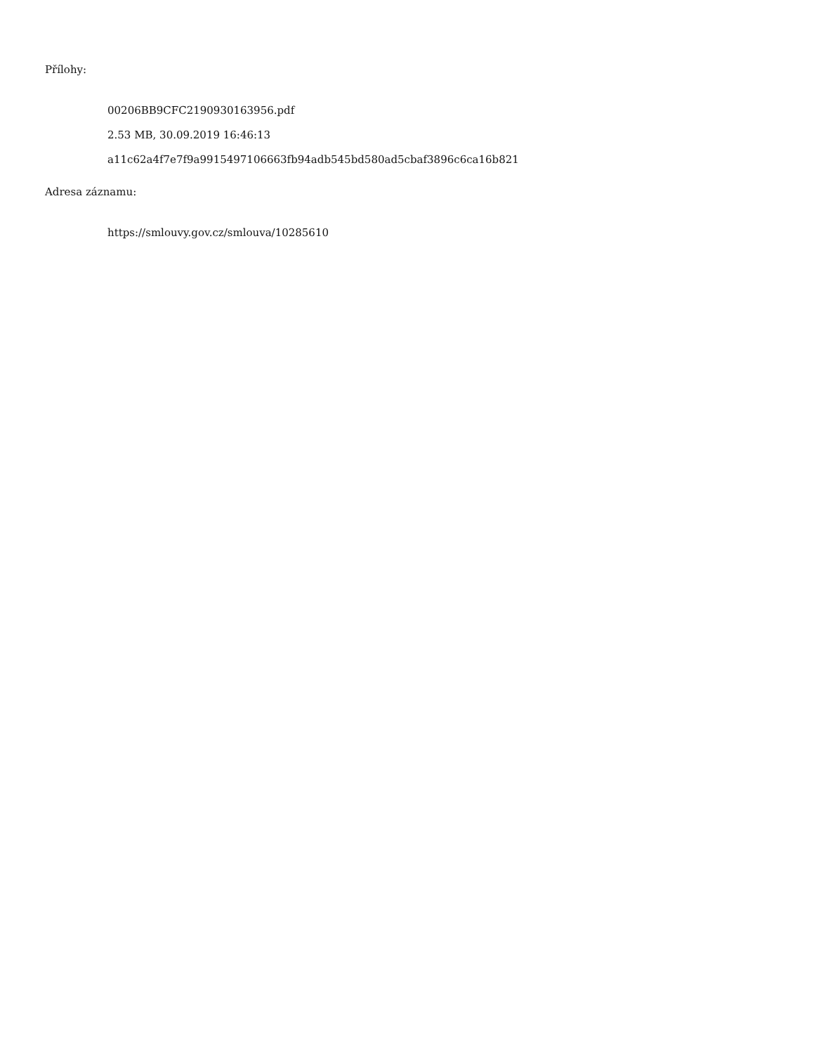Přílohy:
00206BB9CFC2190930163956.pdf
2.53 MB, 30.09.2019 16:46:13
a11c62a4f7e7f9a9915497106663fb94adb545bd580ad5cbaf3896c6ca16b821
Adresa záznamu:
https://smlouvy.gov.cz/smlouva/10285610